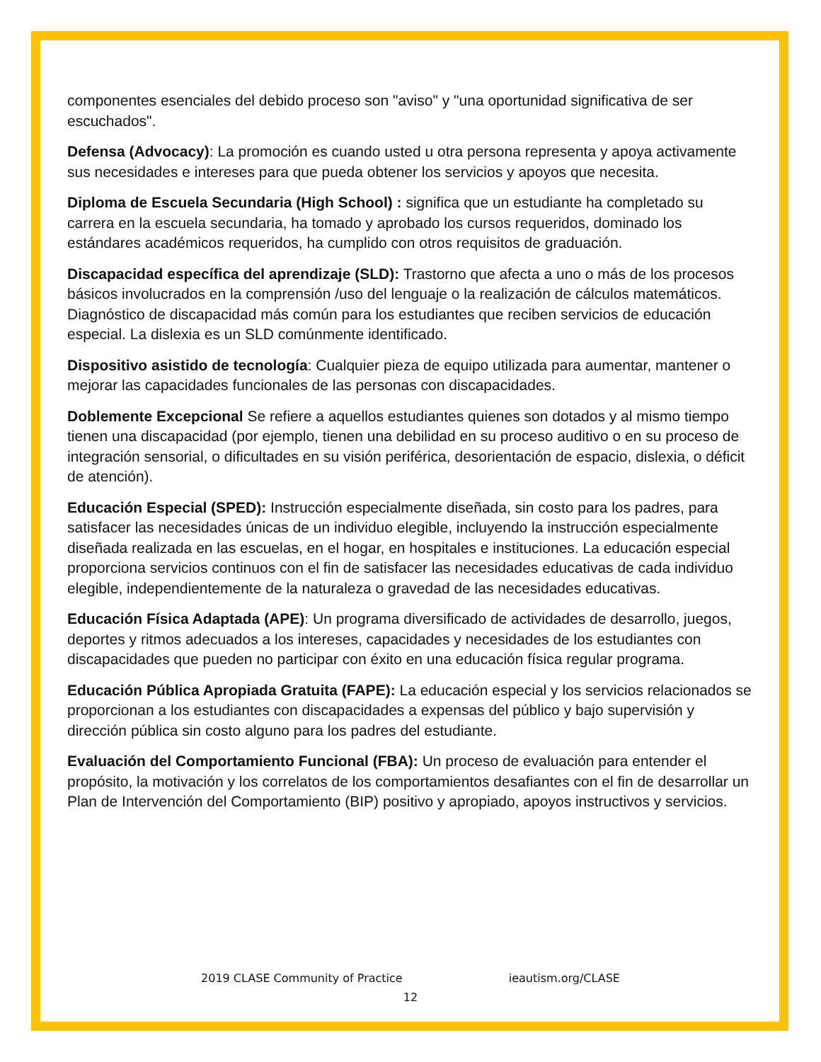componentes esenciales del debido proceso son "aviso" y "una oportunidad significativa de ser escuchados".
Defensa (Advocacy): La promoción es cuando usted u otra persona representa y apoya activamente sus necesidades e intereses para que pueda obtener los servicios y apoyos que necesita.
Diploma de Escuela Secundaria (High School) : significa que un estudiante ha completado su carrera en la escuela secundaria, ha tomado y aprobado los cursos requeridos, dominado los estándares académicos requeridos, ha cumplido con otros requisitos de graduación.
Discapacidad específica del aprendizaje (SLD): Trastorno que afecta a uno o más de los procesos básicos involucrados en la comprensión /uso del lenguaje o la realización de cálculos matemáticos. Diagnóstico de discapacidad más común para los estudiantes que reciben servicios de educación especial. La dislexia es un SLD comúnmente identificado.
Dispositivo asistido de tecnología: Cualquier pieza de equipo utilizada para aumentar, mantener o mejorar las capacidades funcionales de las personas con discapacidades.
Doblemente Excepcional Se refiere a aquellos estudiantes quienes son dotados y al mismo tiempo tienen una discapacidad (por ejemplo, tienen una debilidad en su proceso auditivo o en su proceso de integración sensorial, o dificultades en su visión periférica, desorientación de espacio, dislexia, o déficit de atención).
Educación Especial (SPED): Instrucción especialmente diseñada, sin costo para los padres, para satisfacer las necesidades únicas de un individuo elegible, incluyendo la instrucción especialmente diseñada realizada en las escuelas, en el hogar, en hospitales e instituciones. La educación especial proporciona servicios continuos con el fin de satisfacer las necesidades educativas de cada individuo elegible, independientemente de la naturaleza o gravedad de las necesidades educativas.
Educación Física Adaptada (APE): Un programa diversificado de actividades de desarrollo, juegos, deportes y ritmos adecuados a los intereses, capacidades y necesidades de los estudiantes con discapacidades que pueden no participar con éxito en una educación física regular programa.
Educación Pública Apropiada Gratuita (FAPE): La educación especial y los servicios relacionados se proporcionan a los estudiantes con discapacidades a expensas del público y bajo supervisión y dirección pública sin costo alguno para los padres del estudiante.
Evaluación del Comportamiento Funcional (FBA): Un proceso de evaluación para entender el propósito, la motivación y los correlatos de los comportamientos desafiantes con el fin de desarrollar un Plan de Intervención del Comportamiento (BIP) positivo y apropiado, apoyos instructivos y servicios.
2019 CLASE Community of Practice ieautism.org/CLASE
12